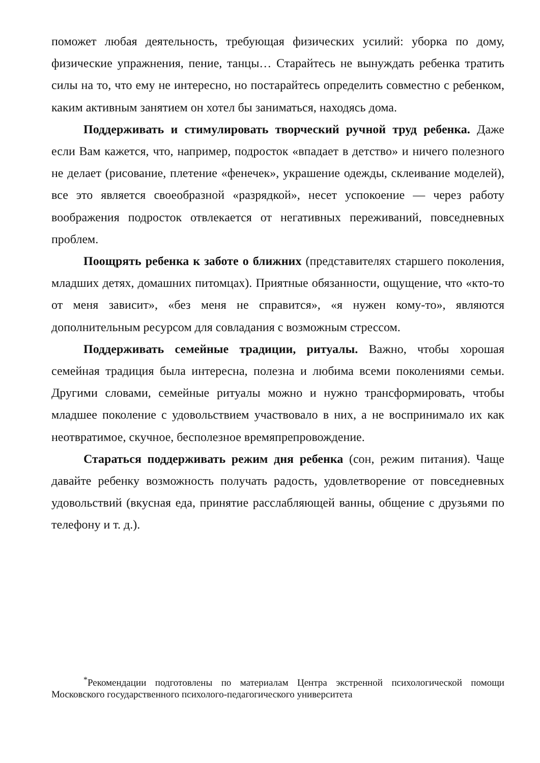поможет любая деятельность, требующая физических усилий: уборка по дому, физические упражнения, пение, танцы… Старайтесь не вынуждать ребенка тратить силы на то, что ему не интересно, но постарайтесь определить совместно с ребенком, каким активным занятием он хотел бы заниматься, находясь дома.
Поддерживать и стимулировать творческий ручной труд ребенка. Даже если Вам кажется, что, например, подросток «впадает в детство» и ничего полезного не делает (рисование, плетение «фенечек», украшение одежды, склеивание моделей), все это является своеобразной «разрядкой», несет успокоение — через работу воображения подросток отвлекается от негативных переживаний, повседневных проблем.
Поощрять ребенка к заботе о ближних (представителях старшего поколения, младших детях, домашних питомцах). Приятные обязанности, ощущение, что «кто-то от меня зависит», «без меня не справится», «я нужен кому-то», являются дополнительным ресурсом для совладания с возможным стрессом.
Поддерживать семейные традиции, ритуалы. Важно, чтобы хорошая семейная традиция была интересна, полезна и любима всеми поколениями семьи. Другими словами, семейные ритуалы можно и нужно трансформировать, чтобы младшее поколение с удовольствием участвовало в них, а не воспринимало их как неотвратимое, скучное, бесполезное времяпрепровождение.
Стараться поддерживать режим дня ребенка (сон, режим питания). Чаще давайте ребенку возможность получать радость, удовлетворение от повседневных удовольствий (вкусная еда, принятие расслабляющей ванны, общение с друзьями по телефону и т. д.).
<sup>*</sup> Рекомендации подготовлены по материалам Центра экстренной психологической помощи Московского государственного психолого-педагогического университета